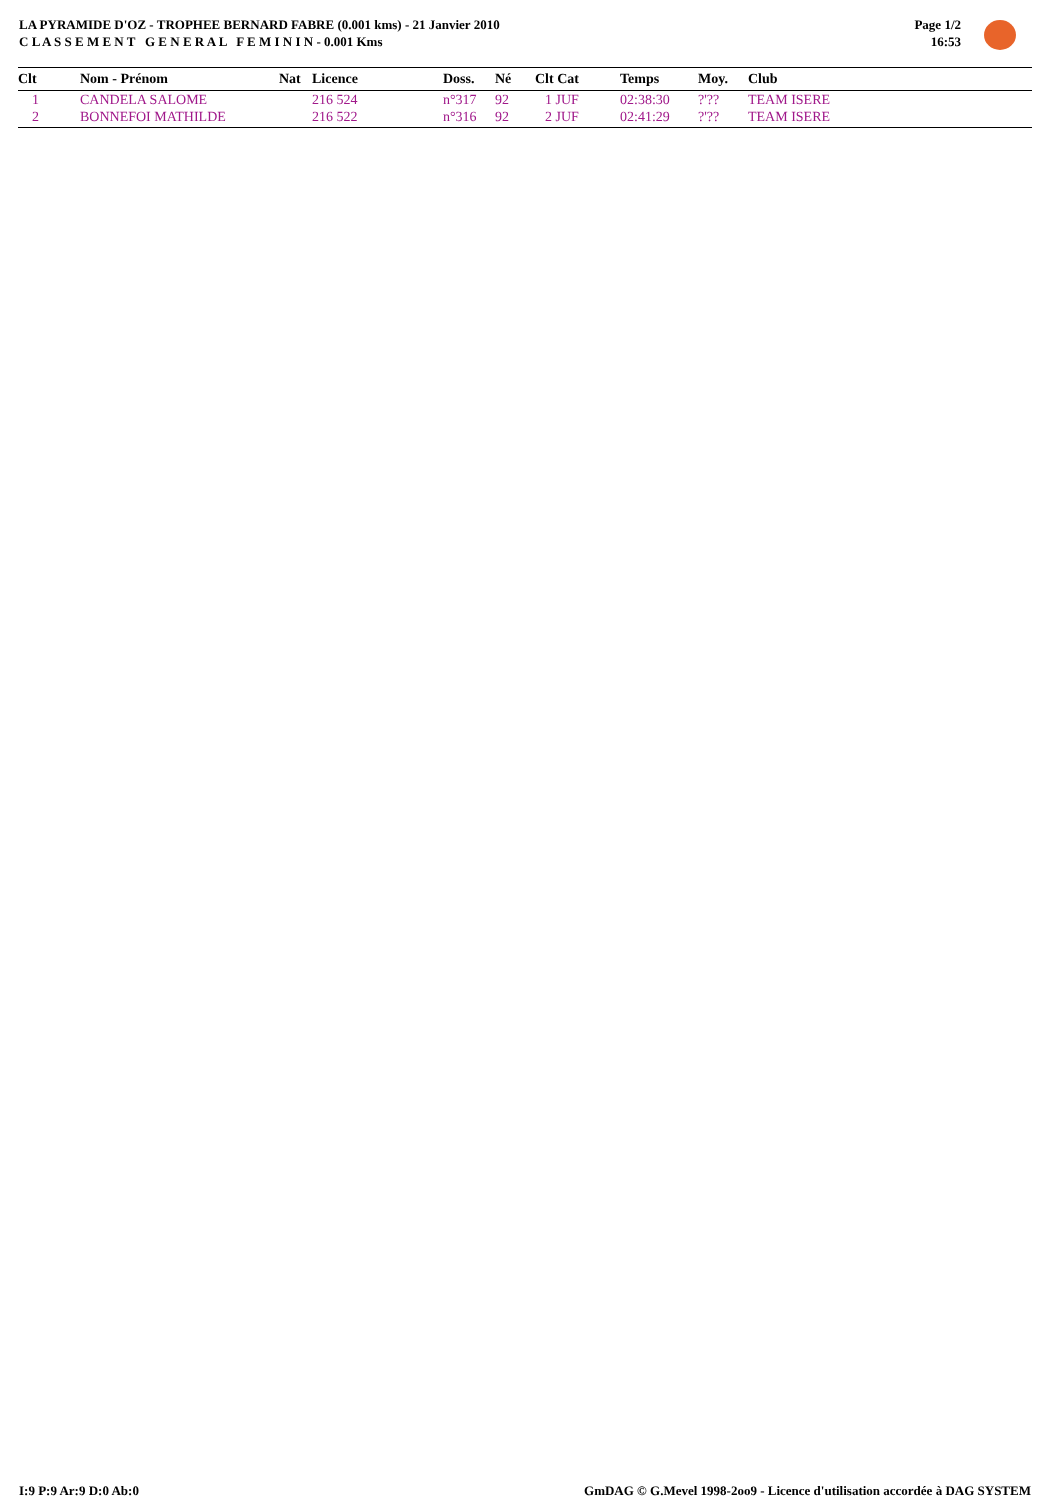LA PYRAMIDE D'OZ - TROPHEE BERNARD FABRE (0.001 kms) - 21 Janvier 2010
C L A S S E M E N T G E N E R A L F E M I N I N - 0.001 Kms
Page 1/2
16:53
| Clt | Nom - Prénom | Nat | Licence | Doss. | Né | Clt Cat | Temps | Moy. | Club |
| --- | --- | --- | --- | --- | --- | --- | --- | --- | --- |
| 1 | CANDELA SALOME | | 216 524 | n°317 | 92 | 1 JUF | 02:38:30 | ?'?? | TEAM ISERE |
| 2 | BONNEFOI MATHILDE | | 216 522 | n°316 | 92 | 2 JUF | 02:41:29 | ?'?? | TEAM ISERE |
I:9 P:9 Ar:9 D:0 Ab:0
GmDAG © G.Mevel 1998-2oo9 - Licence d'utilisation accordée à DAG SYSTEM